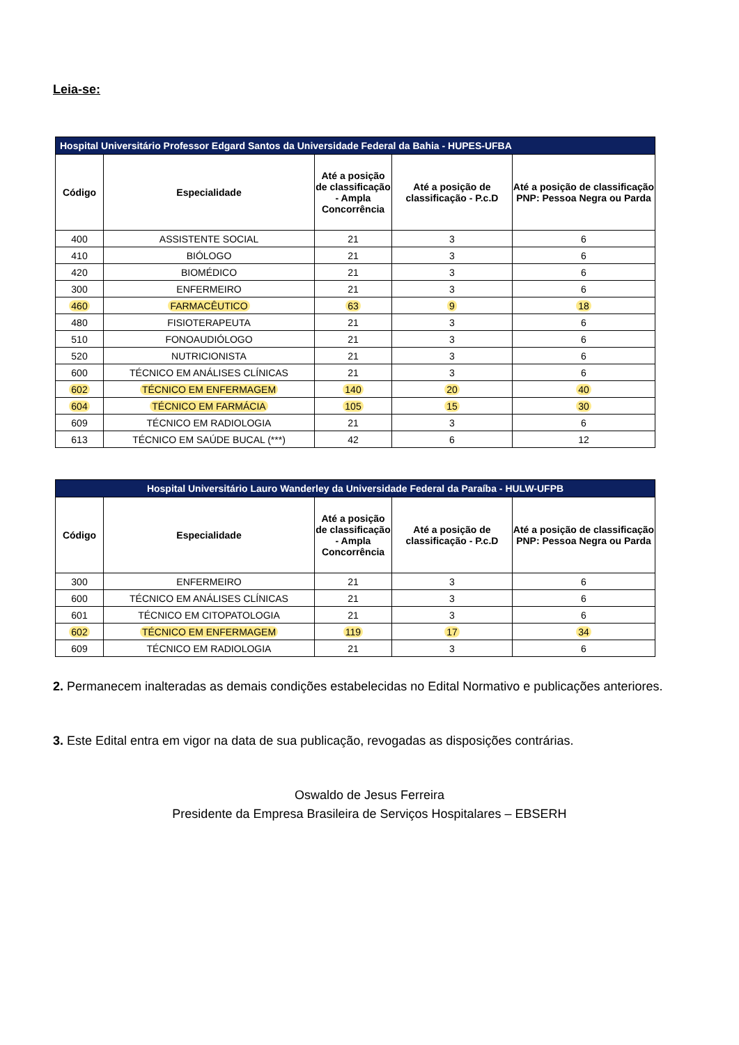Leia-se:
| Hospital Universitário Professor Edgard Santos da Universidade Federal da Bahia - HUPES-UFBA | | | | |
| --- | --- | --- | --- | --- |
| Código | Especialidade | Até a posição de classificação - Ampla Concorrência | Até a posição de classificação - P.c.D | Até a posição de classificação PNP: Pessoa Negra ou Parda |
| 400 | ASSISTENTE SOCIAL | 21 | 3 | 6 |
| 410 | BIÓLOGO | 21 | 3 | 6 |
| 420 | BIOMÉDICO | 21 | 3 | 6 |
| 300 | ENFERMEIRO | 21 | 3 | 6 |
| 460 | FARMACÊUTICO | 63 | 9 | 18 |
| 480 | FISIOTERAPEUTA | 21 | 3 | 6 |
| 510 | FONOAUDIÓLOGO | 21 | 3 | 6 |
| 520 | NUTRICIONISTA | 21 | 3 | 6 |
| 600 | TÉCNICO EM ANÁLISES CLÍNICAS | 21 | 3 | 6 |
| 602 | TÉCNICO EM ENFERMAGEM | 140 | 20 | 40 |
| 604 | TÉCNICO EM FARMÁCIA | 105 | 15 | 30 |
| 609 | TÉCNICO EM RADIOLOGIA | 21 | 3 | 6 |
| 613 | TÉCNICO EM SAÚDE BUCAL (***) | 42 | 6 | 12 |
| Hospital Universitário Lauro Wanderley da Universidade Federal da Paraíba - HULW-UFPB | | | | |
| --- | --- | --- | --- | --- |
| Código | Especialidade | Até a posição de classificação - Ampla Concorrência | Até a posição de classificação - P.c.D | Até a posição de classificação PNP: Pessoa Negra ou Parda |
| 300 | ENFERMEIRO | 21 | 3 | 6 |
| 600 | TÉCNICO EM ANÁLISES CLÍNICAS | 21 | 3 | 6 |
| 601 | TÉCNICO EM CITOPATOLOGIA | 21 | 3 | 6 |
| 602 | TÉCNICO EM ENFERMAGEM | 119 | 17 | 34 |
| 609 | TÉCNICO EM RADIOLOGIA | 21 | 3 | 6 |
2. Permanecem inalteradas as demais condições estabelecidas no Edital Normativo e publicações anteriores.
3. Este Edital entra em vigor na data de sua publicação, revogadas as disposições contrárias.
Oswaldo de Jesus Ferreira
Presidente da Empresa Brasileira de Serviços Hospitalares – EBSERH